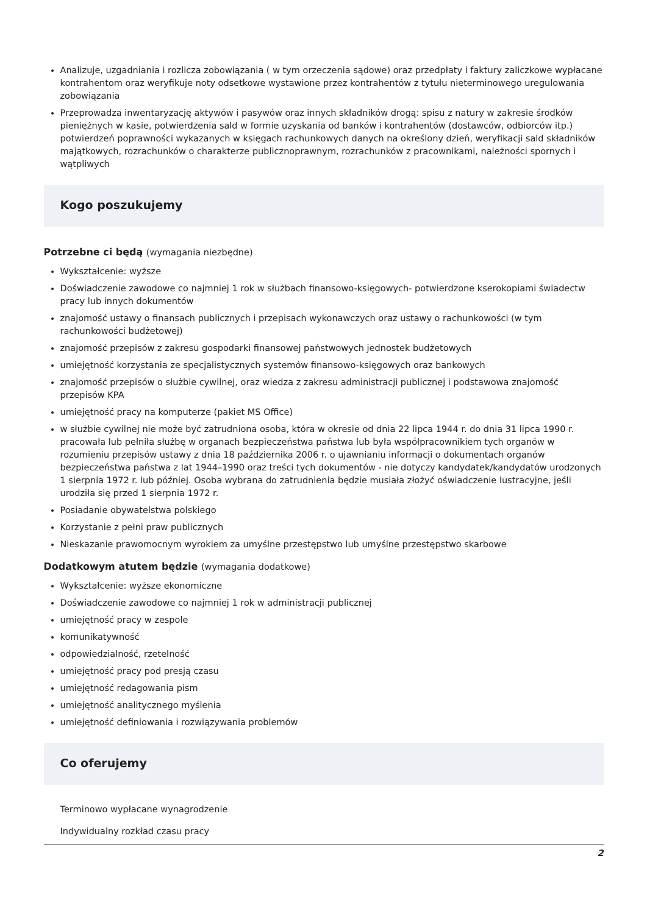Analizuje, uzgadniania i rozlicza zobowiązania ( w tym orzeczenia sądowe) oraz przedpłaty i faktury zaliczkowe wypłacane kontrahentom oraz weryfikuje noty odsetkowe wystawione przez kontrahentów z tytułu nieterminowego uregulowania zobowiązania
Przeprowadza inwentaryzację aktywów i pasywów oraz innych składników drogą: spisu z natury w zakresie środków pieniężnych w kasie, potwierdzenia sald w formie uzyskania od banków i kontrahentów (dostawców, odbiorców itp.) potwierdzeń poprawności wykazanych w księgach rachunkowych danych na określony dzień, weryfikacji sald składników majątkowych, rozrachunków o charakterze publicznoprawnym, rozrachunków z pracownikami, należności spornych i wątpliwych
Kogo poszukujemy
Potrzebne ci będą (wymagania niezbędne)
Wykształcenie: wyższe
Doświadczenie zawodowe co najmniej 1 rok w służbach finansowo-księgowych- potwierdzone kserokopiami świadectw pracy lub innych dokumentów
znajomość ustawy o finansach publicznych i przepisach wykonawczych oraz ustawy o rachunkowości (w tym rachunkowości budżetowej)
znajomość przepisów z zakresu gospodarki finansowej państwowych jednostek budżetowych
umiejętność korzystania ze specjalistycznych systemów finansowo-księgowych oraz bankowych
znajomość przepisów o służbie cywilnej, oraz wiedza z zakresu administracji publicznej i podstawowa znajomość przepisów KPA
umiejętność pracy na komputerze (pakiet MS Office)
w służbie cywilnej nie może być zatrudniona osoba, która w okresie od dnia 22 lipca 1944 r. do dnia 31 lipca 1990 r. pracowała lub pełniła służbę w organach bezpieczeństwa państwa lub była współpracownikiem tych organów w rozumieniu przepisów ustawy z dnia 18 października 2006 r. o ujawnianiu informacji o dokumentach organów bezpieczeństwa państwa z lat 1944–1990 oraz treści tych dokumentów - nie dotyczy kandydatek/kandydatów urodzonych 1 sierpnia 1972 r. lub później. Osoba wybrana do zatrudnienia będzie musiała złożyć oświadczenie lustracyjne, jeśli urodziła się przed 1 sierpnia 1972 r.
Posiadanie obywatelstwa polskiego
Korzystanie z pełni praw publicznych
Nieskazanie prawomocnym wyrokiem za umyślne przestępstwo lub umyślne przestępstwo skarbowe
Dodatkowym atutem będzie (wymagania dodatkowe)
Wykształcenie: wyższe ekonomiczne
Doświadczenie zawodowe co najmniej 1 rok w administracji publicznej
umiejętność pracy w zespole
komunikatywność
odpowiedzialność, rzetelność
umiejętność pracy pod presją czasu
umiejętność redagowania pism
umiejętność analitycznego myślenia
umiejętność definiowania i rozwiązywania problemów
Co oferujemy
Terminowo wypłacane wynagrodzenie
Indywidualny rozkład czasu pracy
2